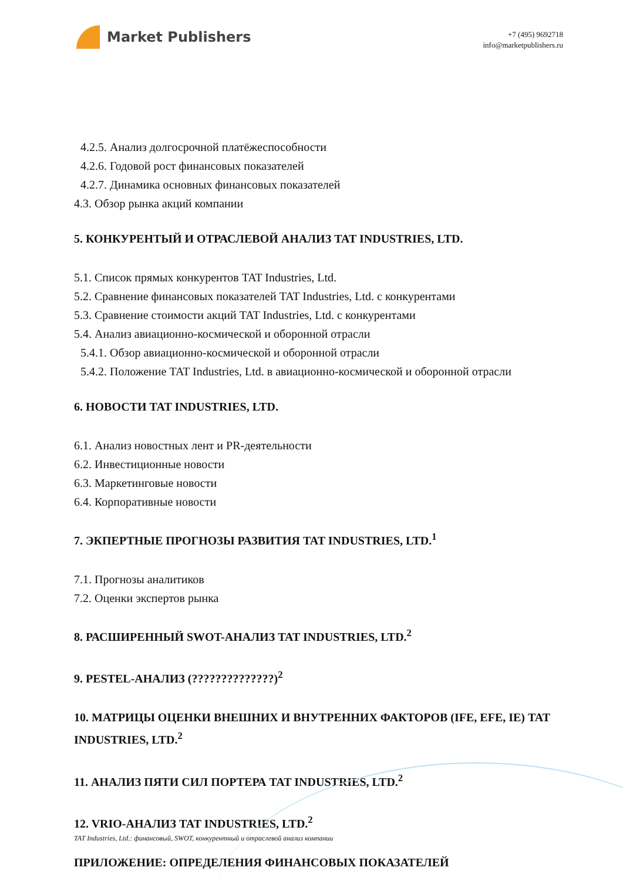Market Publishers
+7 (495) 9692718
info@marketpublishers.ru
4.2.5. Анализ долгосрочной платёжеспособности
4.2.6. Годовой рост финансовых показателей
4.2.7. Динамика основных финансовых показателей
4.3. Обзор рынка акций компании
5. КОНКУРЕНТЫЙ И ОТРАСЛЕВОЙ АНАЛИЗ TAT INDUSTRIES, LTD.
5.1. Список прямых конкурентов TAT Industries, Ltd.
5.2. Сравнение финансовых показателей TAT Industries, Ltd. с конкурентами
5.3. Сравнение стоимости акций TAT Industries, Ltd. с конкурентами
5.4. Анализ авиационно-космической и оборонной отрасли
5.4.1. Обзор авиационно-космической и оборонной отрасли
5.4.2. Положение TAT Industries, Ltd. в авиационно-космической и оборонной отрасли
6. НОВОСТИ TAT INDUSTRIES, LTD.
6.1. Анализ новостных лент и PR-деятельности
6.2. Инвестиционные новости
6.3. Маркетинговые новости
6.4. Корпоративные новости
7. ЭКПЕРТНЫЕ ПРОГНОЗЫ РАЗВИТИЯ TAT INDUSTRIES, LTD.<sup>1</sup>
7.1. Прогнозы аналитиков
7.2. Оценки экспертов рынка
8. РАСШИРЕННЫЙ SWOT-АНАЛИЗ TAT INDUSTRIES, LTD.<sup>2</sup>
9. PESTEL-АНАЛИЗ (??????????????)<sup>2</sup>
10. МАТРИЦЫ ОЦЕНКИ ВНЕШНИХ И ВНУТРЕННИХ ФАКТОРОВ (IFE, EFE, IE) TAT INDUSTRIES, LTD.<sup>2</sup>
11. АНАЛИЗ ПЯТИ СИЛ ПОРТЕРА TAT INDUSTRIES, LTD.<sup>2</sup>
12. VRIO-АНАЛИЗ TAT INDUSTRIES, LTD.<sup>2</sup>
ПРИЛОЖЕНИЕ: ОПРЕДЕЛЕНИЯ ФИНАНСОВЫХ ПОКАЗАТЕЛЕЙ
TAT Industries, Ltd.: финансовый, SWOT, конкурентный и отраслевой анализ компании